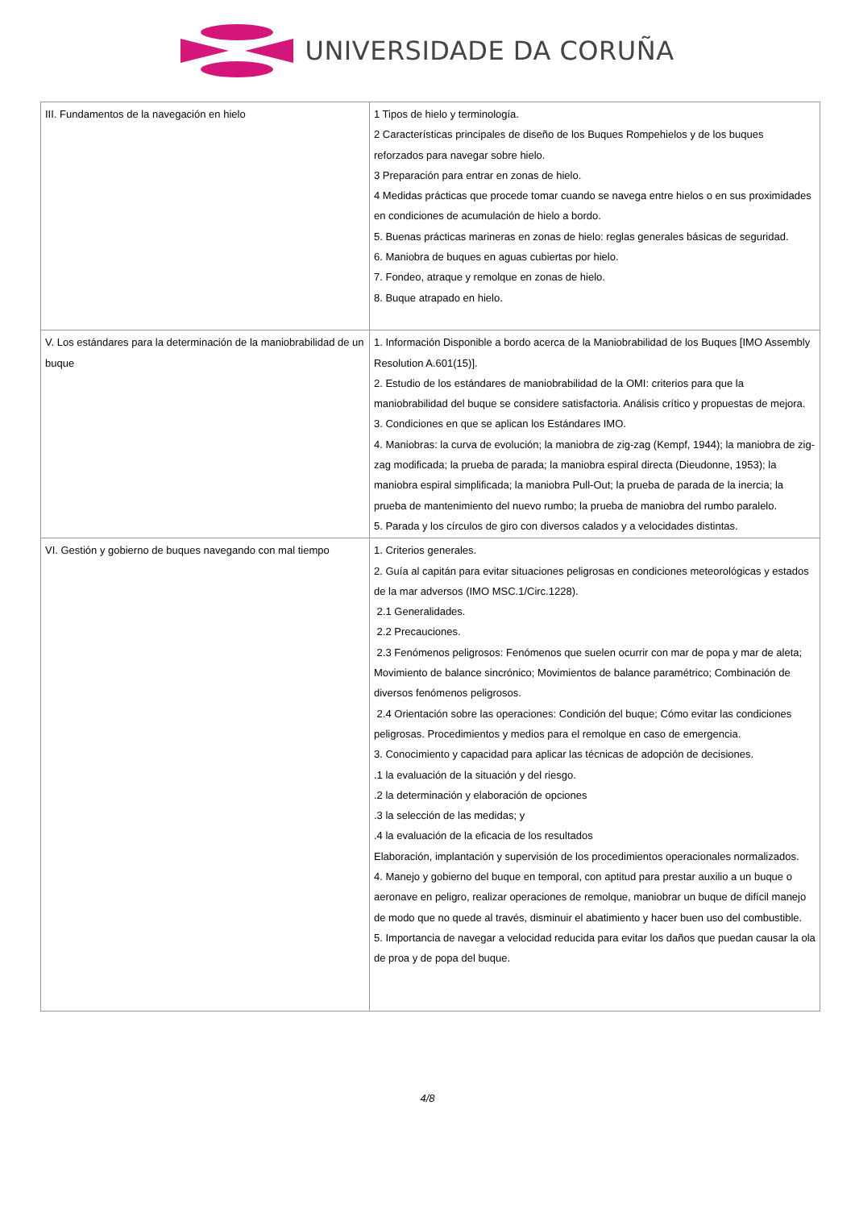UNIVERSIDADE DA CORUÑA
| III. Fundamentos de la navegación en hielo | 1 Tipos de hielo y terminología. 2 Características principales de diseño de los Buques Rompehielos y de los buques reforzados para navegar sobre hielo. 3 Preparación para entrar en zonas de hielo. 4 Medidas prácticas que procede tomar cuando se navega entre hielos o en sus proximidades en condiciones de acumulación de hielo a bordo. 5. Buenas prácticas marineras en zonas de hielo: reglas generales básicas de seguridad. 6. Maniobra de buques en aguas cubiertas por hielo. 7. Fondeo, atraque y remolque en zonas de hielo. 8. Buque atrapado en hielo. |
| V. Los estándares para la determinación de la maniobrabilidad de un buque | 1. Información Disponible a bordo acerca de la Maniobrabilidad de los Buques [IMO Assembly Resolution A.601(15)]. 2. Estudio de los estándares de maniobrabilidad de la OMI: criterios para que la maniobrabilidad del buque se considere satisfactoria. Análisis crítico y propuestas de mejora. 3. Condiciones en que se aplican los Estándares IMO. 4. Maniobras: la curva de evolución; la maniobra de zig-zag (Kempf, 1944); la maniobra de zig-zag modificada; la prueba de parada; la maniobra espiral directa (Dieudonne, 1953); la maniobra espiral simplificada; la maniobra Pull-Out; la prueba de parada de la inercia; la prueba de mantenimiento del nuevo rumbo; la prueba de maniobra del rumbo paralelo. 5. Parada y los círculos de giro con diversos calados y a velocidades distintas. |
| VI. Gestión y gobierno de buques navegando con mal tiempo | 1. Criterios generales. 2. Guía al capitán para evitar situaciones peligrosas en condiciones meteorológicas y estados de la mar adversos (IMO MSC.1/Circ.1228). 2.1 Generalidades. 2.2 Precauciones. 2.3 Fenómenos peligrosos: Fenómenos que suelen ocurrir con mar de popa y mar de aleta; Movimiento de balance sincrónico; Movimientos de balance paramétrico; Combinación de diversos fenómenos peligrosos. 2.4 Orientación sobre las operaciones: Condición del buque; Cómo evitar las condiciones peligrosas. Procedimientos y medios para el remolque en caso de emergencia. 3. Conocimiento y capacidad para aplicar las técnicas de adopción de decisiones. .1 la evaluación de la situación y del riesgo. .2 la determinación y elaboración de opciones .3 la selección de las medidas; y .4 la evaluación de la eficacia de los resultados Elaboración, implantación y supervisión de los procedimientos operacionales normalizados. 4. Manejo y gobierno del buque en temporal, con aptitud para prestar auxilio a un buque o aeronave en peligro, realizar operaciones de remolque, maniobrar un buque de difícil manejo de modo que no quede al través, disminuir el abatimiento y hacer buen uso del combustible. 5. Importancia de navegar a velocidad reducida para evitar los daños que puedan causar la ola de proa y de popa del buque. |
4/8